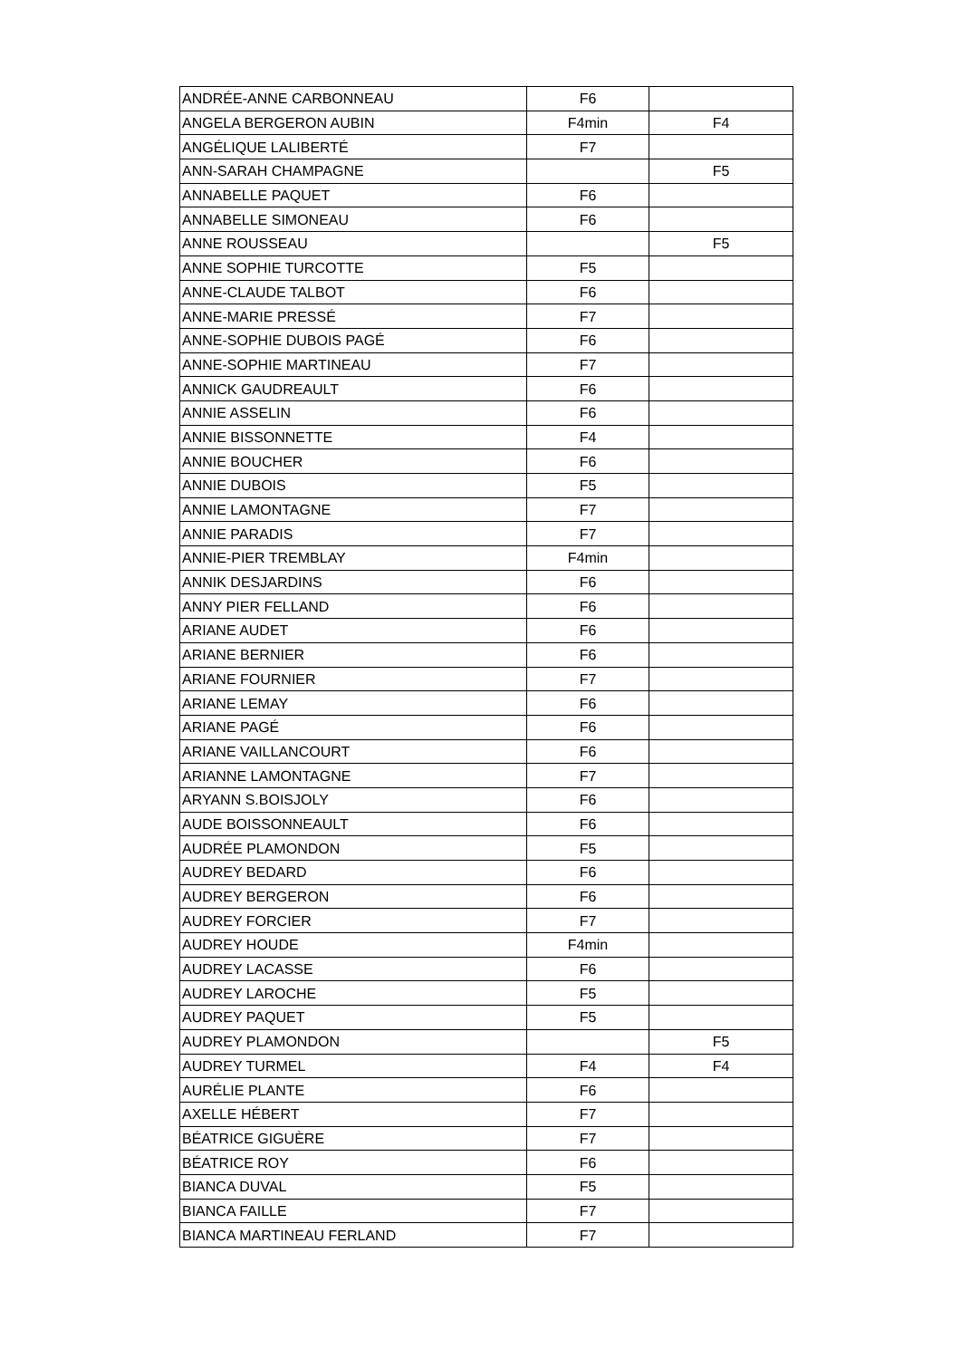| ANDRÉE-ANNE CARBONNEAU | F6 | |
| ANGELA BERGERON AUBIN | F4min | F4 |
| ANGÉLIQUE LALIBERTÉ | F7 | |
| ANN-SARAH CHAMPAGNE | | F5 |
| ANNABELLE PAQUET | F6 | |
| ANNABELLE SIMONEAU | F6 | |
| ANNE ROUSSEAU | | F5 |
| ANNE SOPHIE TURCOTTE | F5 | |
| ANNE-CLAUDE TALBOT | F6 | |
| ANNE-MARIE PRESSÉ | F7 | |
| ANNE-SOPHIE DUBOIS PAGÉ | F6 | |
| ANNE-SOPHIE MARTINEAU | F7 | |
| ANNICK GAUDREAULT | F6 | |
| ANNIE ASSELIN | F6 | |
| ANNIE BISSONNETTE | F4 | |
| ANNIE BOUCHER | F6 | |
| ANNIE DUBOIS | F5 | |
| ANNIE LAMONTAGNE | F7 | |
| ANNIE PARADIS | F7 | |
| ANNIE-PIER TREMBLAY | F4min | |
| ANNIK DESJARDINS | F6 | |
| ANNY PIER FELLAND | F6 | |
| ARIANE AUDET | F6 | |
| ARIANE BERNIER | F6 | |
| ARIANE FOURNIER | F7 | |
| ARIANE LEMAY | F6 | |
| ARIANE PAGÉ | F6 | |
| ARIANE VAILLANCOURT | F6 | |
| ARIANNE LAMONTAGNE | F7 | |
| ARYANN S.BOISJOLY | F6 | |
| AUDE BOISSONNEAULT | F6 | |
| AUDRÉE PLAMONDON | F5 | |
| AUDREY BEDARD | F6 | |
| AUDREY BERGERON | F6 | |
| AUDREY FORCIER | F7 | |
| AUDREY HOUDE | F4min | |
| AUDREY LACASSE | F6 | |
| AUDREY LAROCHE | F5 | |
| AUDREY PAQUET | F5 | |
| AUDREY PLAMONDON | | F5 |
| AUDREY TURMEL | F4 | F4 |
| AURÉLIE PLANTE | F6 | |
| AXELLE HÉBERT | F7 | |
| BÉATRICE GIGUÈRE | F7 | |
| BÉATRICE ROY | F6 | |
| BIANCA DUVAL | F5 | |
| BIANCA FAILLE | F7 | |
| BIANCA MARTINEAU FERLAND | F7 | |